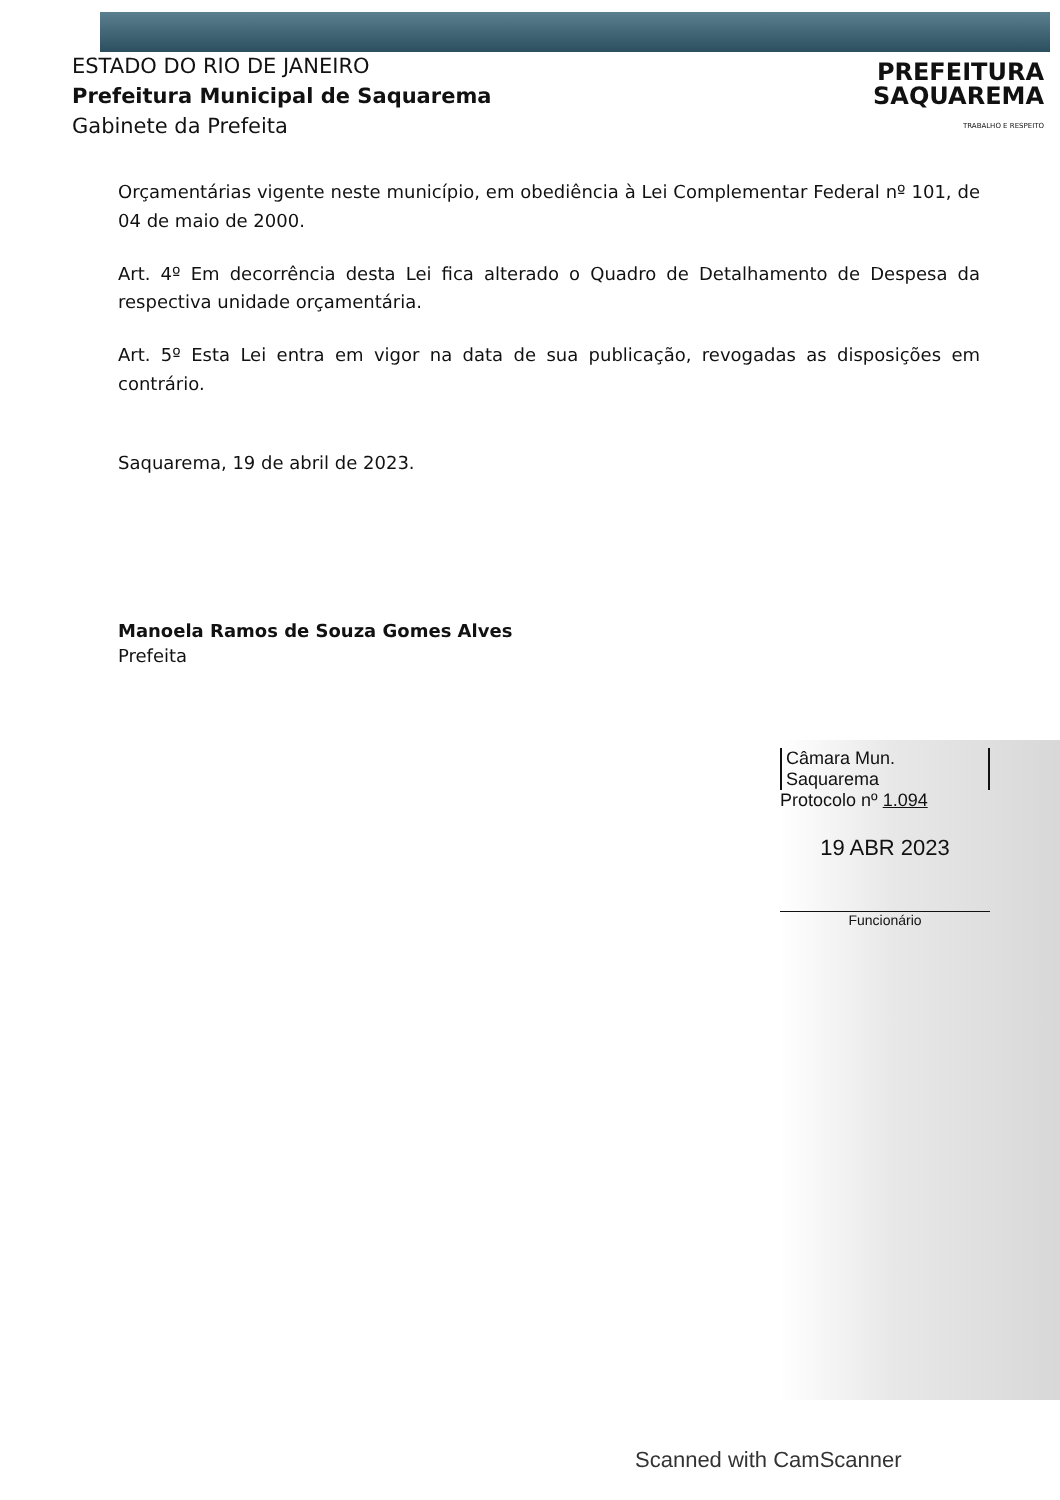ESTADO DO RIO DE JANEIRO
Prefeitura Municipal de Saquarema
Gabinete da Prefeita
PREFEITURA
SAQUAREMA
TRABALHO E RESPEITO
Orçamentárias vigente neste município, em obediência à Lei Complementar Federal nº 101, de 04 de maio de 2000.
Art. 4º Em decorrência desta Lei fica alterado o Quadro de Detalhamento de Despesa da respectiva unidade orçamentária.
Art. 5º Esta Lei entra em vigor na data de sua publicação, revogadas as disposições em contrário.
Saquarema, 19 de abril de 2023.
Manoela Ramos de Souza Gomes Alves
Prefeita
Câmara Mun. Saquarema
Protocolo nº 1.094
19 ABR 2023
Funcionário
Scanned with CamScanner